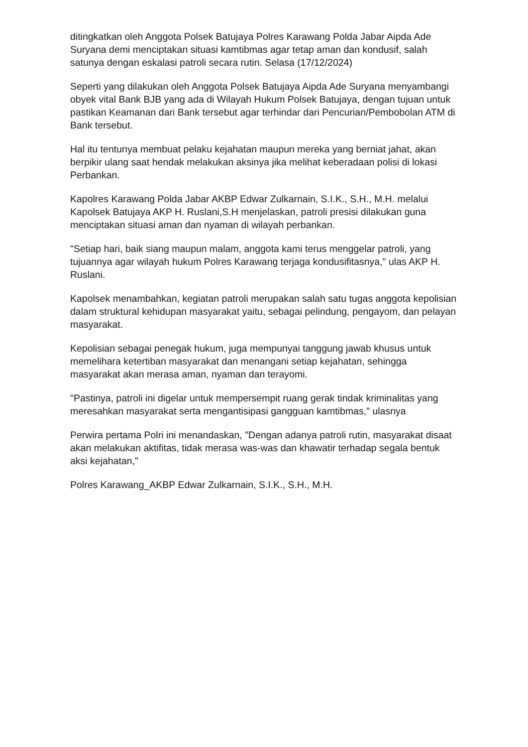ditingkatkan oleh Anggota Polsek Batujaya Polres Karawang Polda Jabar Aipda Ade Suryana demi menciptakan situasi kamtibmas agar tetap aman dan kondusif, salah satunya dengan eskalasi patroli secara rutin. Selasa (17/12/2024)
Seperti yang dilakukan oleh Anggota Polsek Batujaya Aipda Ade Suryana menyambangi obyek vital Bank BJB yang ada di Wilayah Hukum Polsek Batujaya, dengan tujuan untuk pastikan Keamanan dari Bank tersebut agar terhindar dari Pencurian/Pembobolan ATM di Bank tersebut.
Hal itu tentunya membuat pelaku kejahatan maupun mereka yang berniat jahat, akan berpikir ulang saat hendak melakukan aksinya jika melihat keberadaan polisi di lokasi Perbankan.
Kapolres Karawang Polda Jabar AKBP Edwar Zulkarnain, S.I.K., S.H., M.H. melalui Kapolsek Batujaya AKP H. Ruslani,S.H menjelaskan, patroli presisi dilakukan guna menciptakan situasi aman dan nyaman di wilayah perbankan.
"Setiap hari, baik siang maupun malam, anggota kami terus menggelar patroli, yang tujuannya agar wilayah hukum Polres Karawang terjaga kondusifitasnya," ulas AKP H. Ruslani.
Kapolsek menambahkan, kegiatan patroli merupakan salah satu tugas anggota kepolisian dalam struktural kehidupan masyarakat yaitu, sebagai pelindung, pengayom, dan pelayan masyarakat.
Kepolisian sebagai penegak hukum, juga mempunyai tanggung jawab khusus untuk memelihara ketertiban masyarakat dan menangani setiap kejahatan, sehingga masyarakat akan merasa aman, nyaman dan terayomi.
"Pastinya, patroli ini digelar untuk mempersempit ruang gerak tindak kriminalitas yang meresahkan masyarakat serta mengantisipasi gangguan kamtibmas," ulasnya
Perwira pertama Polri ini menandaskan, "Dengan adanya patroli rutin, masyarakat disaat akan melakukan aktifitas, tidak merasa was-was dan khawatir terhadap segala bentuk aksi kejahatan,"
Polres Karawang_AKBP Edwar Zulkarnain, S.I.K., S.H., M.H.